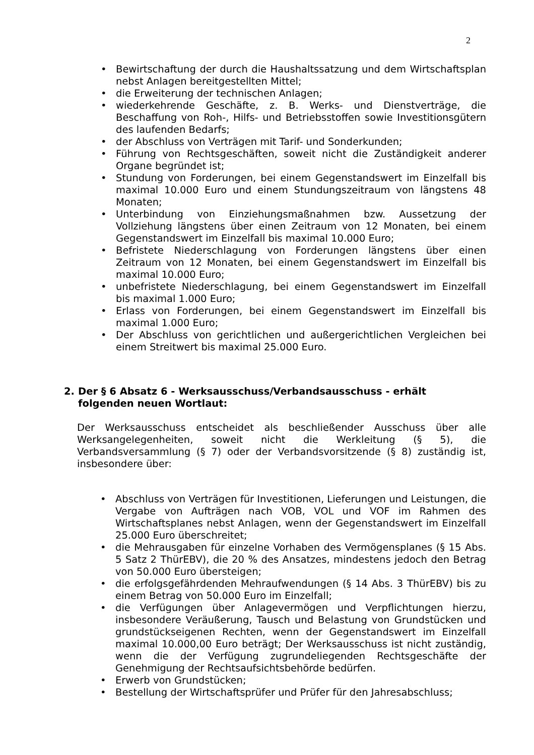2
• Bewirtschaftung der durch die Haushaltssatzung und dem Wirtschaftsplan nebst Anlagen bereitgestellten Mittel;
• die Erweiterung der technischen Anlagen;
• wiederkehrende Geschäfte, z. B. Werks- und Dienstverträge, die Beschaffung von Roh-, Hilfs- und Betriebsstoffen sowie Investitionsgütern des laufenden Bedarfs;
• der Abschluss von Verträgen mit Tarif- und Sonderkunden;
• Führung von Rechtsgeschäften, soweit nicht die Zuständigkeit anderer Organe begründet ist;
• Stundung von Forderungen, bei einem Gegenstandswert im Einzelfall bis maximal 10.000 Euro und einem Stundungszeitraum von längstens 48 Monaten;
• Unterbindung von Einziehungsmaßnahmen bzw. Aussetzung der Vollziehung längstens über einen Zeitraum von 12 Monaten, bei einem Gegenstandswert im Einzelfall bis maximal 10.000 Euro;
• Befristete Niederschlagung von Forderungen längstens über einen Zeitraum von 12 Monaten, bei einem Gegenstandswert im Einzelfall bis maximal 10.000 Euro;
• unbefristete Niederschlagung, bei einem Gegenstandswert im Einzelfall bis maximal 1.000 Euro;
• Erlass von Forderungen, bei einem Gegenstandswert im Einzelfall bis maximal 1.000 Euro;
• Der Abschluss von gerichtlichen und außergerichtlichen Vergleichen bei einem Streitwert bis maximal 25.000 Euro.
2. Der § 6 Absatz 6 - Werksausschuss/Verbandsausschuss - erhält folgenden neuen Wortlaut:
Der Werksausschuss entscheidet als beschließender Ausschuss über alle Werksangelegenheiten, soweit nicht die Werkleitung (§ 5), die Verbandsversammlung (§ 7) oder der Verbandsvorsitzende (§ 8) zuständig ist, insbesondere über:
• Abschluss von Verträgen für Investitionen, Lieferungen und Leistungen, die Vergabe von Aufträgen nach VOB, VOL und VOF im Rahmen des Wirtschaftsplanes nebst Anlagen, wenn der Gegenstandswert im Einzelfall 25.000 Euro überschreitet;
• die Mehrausgaben für einzelne Vorhaben des Vermögensplanes (§ 15 Abs. 5 Satz 2 ThürEBV), die 20 % des Ansatzes, mindestens jedoch den Betrag von 50.000 Euro übersteigen;
• die erfolgsgefährdenden Mehraufwendungen (§ 14 Abs. 3 ThürEBV) bis zu einem Betrag von 50.000 Euro im Einzelfall;
• die Verfügungen über Anlagevermögen und Verpflichtungen hierzu, insbesondere Veräußerung, Tausch und Belastung von Grundstücken und grundstückseigenen Rechten, wenn der Gegenstandswert im Einzelfall maximal 10.000,00 Euro beträgt; Der Werksausschuss ist nicht zuständig, wenn die der Verfügung zugrundeliegenden Rechtsgeschäfte der Genehmigung der Rechtsaufsichtsbehörde bedürfen.
• Erwerb von Grundstücken;
• Bestellung der Wirtschaftsprüfer und Prüfer für den Jahresabschluss;